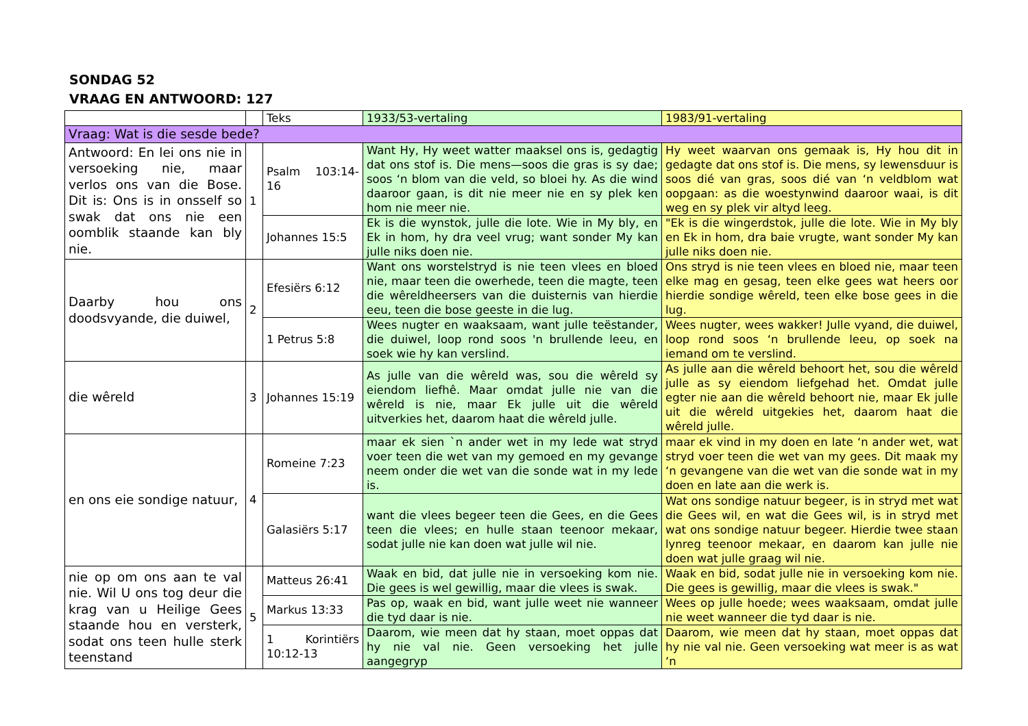SONDAG 52
VRAAG EN ANTWOORD: 127
| | | Teks | 1933/53-vertaling | 1983/91-vertaling |
| Vraag: Wat is die sesde bede? | | | | |
| Antwoord: En lei ons nie in versoeking nie, maar verlos ons van die Bose. Dit is: Ons is in onsself so swak dat ons nie een oomblik staande kan bly nie. | 1 | Psalm 103:14-16 | Want Hy, Hy weet watter maaksel ons is, gedagtig dat ons stof is. Die mens—soos die gras is sy dae; soos ‘n blom van die veld, so bloei hy. As die wind daaroor gaan, is dit nie meer nie en sy plek ken hom nie meer nie. | Hy weet waarvan ons gemaak is, Hy hou dit in gedagte dat ons stof is. Die mens, sy lewensduur is soos dié van gras, soos dié van ‘n veldblom wat oopgaan: as die woestynwind daaroor waai, is dit weg en sy plek vir altyd leeg. |
| | | Johannes 15:5 | Ek is die wynstok, julle die lote. Wie in My bly, en Ek in hom, hy dra veel vrug; want sonder My kan julle niks doen nie. | "Ek is die wingerdstok, julle die lote. Wie in My bly en Ek in hom, dra baie vrugte, want sonder My kan julle niks doen nie. |
| Daarby hou ons doodsvyande, die duiwel, | 2 | Efesiërs 6:12 | Want ons worstelstryd is nie teen vlees en bloed nie, maar teen die owerhede, teen die magte, teen die wêreldheersers van die duisternis van hierdie eeu, teen die bose geeste in die lug. | Ons stryd is nie teen vlees en bloed nie, maar teen elke mag en gesag, teen elke gees wat heers oor hierdie sondige wêreld, teen elke bose gees in die lug. |
| | | 1 Petrus 5:8 | Wees nugter en waaksaam, want julle teëstander, die duiwel, loop rond soos 'n brullende leeu, en soek wie hy kan verslind. | Wees nugter, wees wakker! Julle vyand, die duiwel, loop rond soos ‘n brullende leeu, op soek na iemand om te verslind. |
| die wêreld | 3 | Johannes 15:19 | As julle van die wêreld was, sou die wêreld sy eiendom liefhê. Maar omdat julle nie van die wêreld is nie, maar Ek julle uit die wêreld uitverkies het, daarom haat die wêreld julle. | As julle aan die wêreld behoort het, sou die wêreld julle as sy eiendom liefgehad het. Omdat julle egter nie aan die wêreld behoort nie, maar Ek julle uit die wêreld uitgekies het, daarom haat die wêreld julle. |
| en ons eie sondige natuur, | 4 | Romeine 7:23 | maar ek sien `n ander wet in my lede wat stryd voer teen die wet van my gemoed en my gevange neem onder die wet van die sonde wat in my lede is. | maar ek vind in my doen en late ‘n ander wet, wat stryd voer teen die wet van my gees. Dit maak my ‘n gevangene van die wet van die sonde wat in my doen en late aan die werk is. |
| | | Galasiërs 5:17 | want die vlees begeer teen die Gees, en die Gees teen die vlees; en hulle staan teenoor mekaar, sodat julle nie kan doen wat julle wil nie. | Wat ons sondige natuur begeer, is in stryd met wat die Gees wil, en wat die Gees wil, is in stryd met wat ons sondige natuur begeer. Hierdie twee staan lynreg teenoor mekaar, en daarom kan julle nie doen wat julle graag wil nie. |
| nie op om ons aan te val nie. Wil U ons tog deur die krag van u Heilige Gees staande hou en versterk, sodat ons teen hulle sterk teenstand | 5 | Matteus 26:41 | Waak en bid, dat julle nie in versoeking kom nie. Die gees is wel gewillig, maar die vlees is swak. | Waak en bid, sodat julle nie in versoeking kom nie. Die gees is gewillig, maar die vlees is swak." |
| | | Markus 13:33 | Pas op, waak en bid, want julle weet nie wanneer die tyd daar is nie. | Wees op julle hoede; wees waaksaam, omdat julle nie weet wanneer die tyd daar is nie. |
| | | 1 Korintiërs 10:12-13 | Daarom, wie meen dat hy staan, moet oppas dat hy nie val nie. Geen versoeking het julle aangegryp | Daarom, wie meen dat hy staan, moet oppas dat hy nie val nie. Geen versoeking wat meer is as wat ‘n |